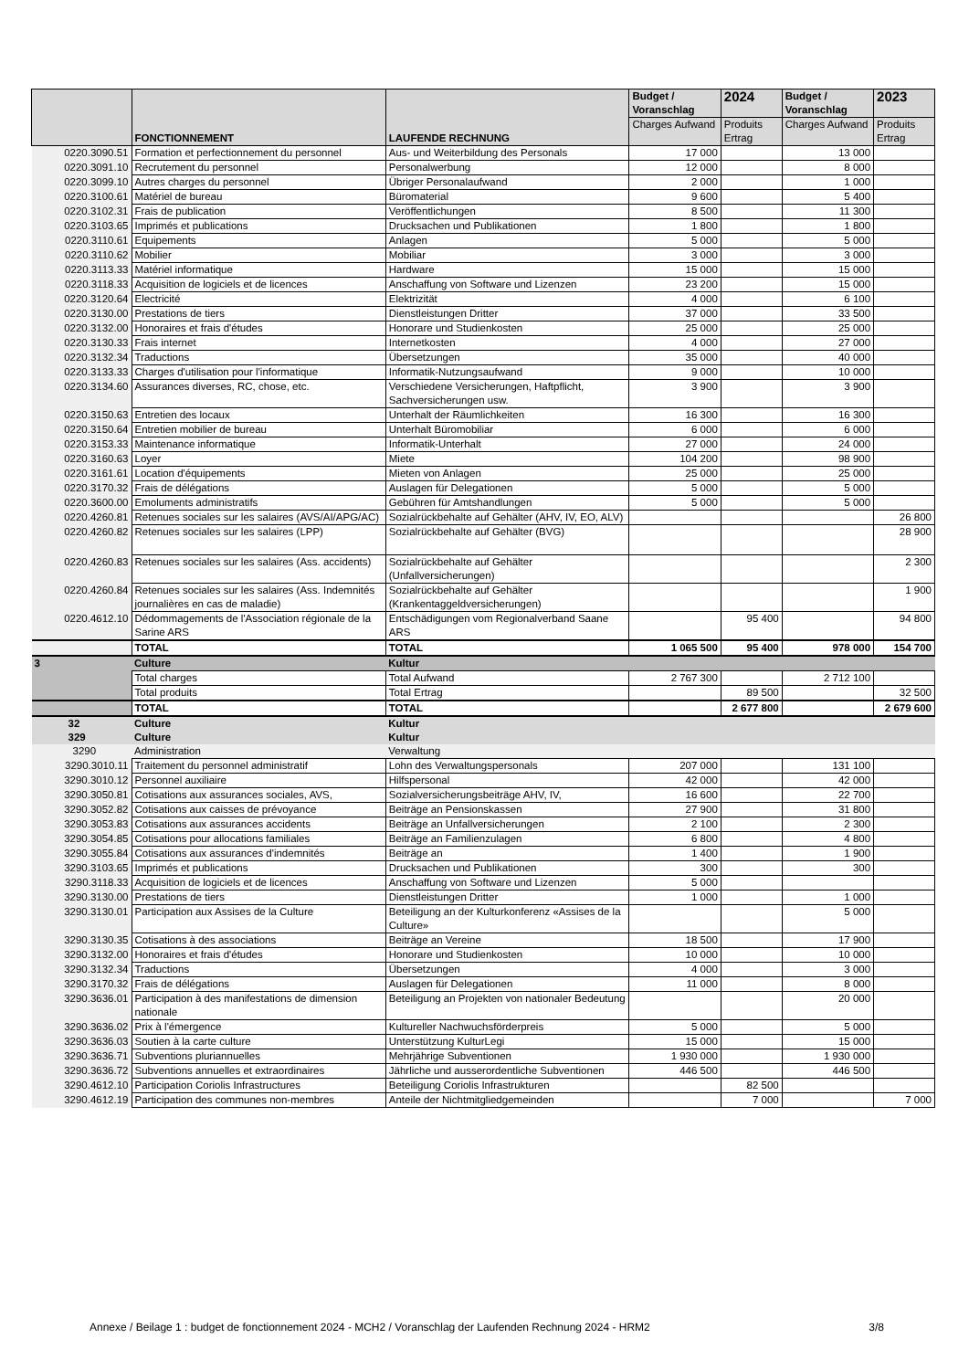| | FONCTIONNEMENT | LAUFENDE RECHNUNG | Budget / Voranschlag | 2024 | Budget / Voranschlag | 2023 |
| --- | --- | --- | --- | --- | --- | --- |
| | | | Charges Aufwand | Produits Ertrag | Charges Aufwand | Produits Ertrag |
| 0220.3090.51 | Formation et perfectionnement du personnel | Aus- und Weiterbildung des Personals | 17 000 | | 13 000 | |
| 0220.3091.10 | Recrutement du personnel | Personalwerbung | 12 000 | | 8 000 | |
| 0220.3099.10 | Autres charges du personnel | Übriger Personalaufwand | 2 000 | | 1 000 | |
| 0220.3100.61 | Matériel de bureau | Büromaterial | 9 600 | | 5 400 | |
| 0220.3102.31 | Frais de publication | Veröffentlichungen | 8 500 | | 11 300 | |
| 0220.3103.65 | Imprimés et publications | Drucksachen und Publikationen | 1 800 | | 1 800 | |
| 0220.3110.61 | Equipements | Anlagen | 5 000 | | 5 000 | |
| 0220.3110.62 | Mobilier | Mobiliar | 3 000 | | 3 000 | |
| 0220.3113.33 | Matériel informatique | Hardware | 15 000 | | 15 000 | |
| 0220.3118.33 | Acquisition de logiciels et de licences | Anschaffung von Software und Lizenzen | 23 200 | | 15 000 | |
| 0220.3120.64 | Electricité | Elektrizität | 4 000 | | 6 100 | |
| 0220.3130.00 | Prestations de tiers | Dienstleistungen Dritter | 37 000 | | 33 500 | |
| 0220.3132.00 | Honoraires et frais d'études | Honorare und Studienkosten | 25 000 | | 25 000 | |
| 0220.3130.33 | Frais internet | Internetkosten | 4 000 | | 27 000 | |
| 0220.3132.34 | Traductions | Übersetzungen | 35 000 | | 40 000 | |
| 0220.3133.33 | Charges d'utilisation pour l'informatique | Informatik-Nutzungsaufwand | 9 000 | | 10 000 | |
| 0220.3134.60 | Assurances diverses, RC, chose, etc. | Verschiedene Versicherungen, Haftpflicht, Sachversicherungen usw. | 3 900 | | 3 900 | |
| 0220.3150.63 | Entretien des locaux | Unterhalt der Räumlichkeiten | 16 300 | | 16 300 | |
| 0220.3150.64 | Entretien mobilier de bureau | Unterhalt Büromobiliar | 6 000 | | 6 000 | |
| 0220.3153.33 | Maintenance informatique | Informatik-Unterhalt | 27 000 | | 24 000 | |
| 0220.3160.63 | Loyer | Miete | 104 200 | | 98 900 | |
| 0220.3161.61 | Location d'équipements | Mieten von Anlagen | 25 000 | | 25 000 | |
| 0220.3170.32 | Frais de délégations | Auslagen für Delegationen | 5 000 | | 5 000 | |
| 0220.3600.00 | Emoluments administratifs | Gebühren für Amtshandlungen | 5 000 | | 5 000 | |
| 0220.4260.81 | Retenues sociales sur les salaires (AVS/AI/APG/AC) | Sozialrückbehalte auf Gehälter (AHV, IV, EO, ALV) | | | | 26 800 |
| 0220.4260.82 | Retenues sociales sur les salaires (LPP) | Sozialrückbehalte auf Gehälter (BVG) | | | | 28 900 |
| 0220.4260.83 | Retenues sociales sur les salaires (Ass. accidents) | Sozialrückbehalte auf Gehälter (Unfallversicherungen) | | | | 2 300 |
| 0220.4260.84 | Retenues sociales sur les salaires (Ass. Indemnités journalières en cas de maladie) | Sozialrückbehalte auf Gehälter (Krankentaggeldversicherungen) | | | | 1 900 |
| 0220.4612.10 | Dédommagements de l'Association régionale de la Sarine ARS | Entschädigungen vom Regionalverband Saane ARS | | 95 400 | | 94 800 |
| | TOTAL | TOTAL | 1 065 500 | 95 400 | 978 000 | 154 700 |
| 3 | Culture | Kultur | | | | |
| | Total charges | Total Aufwand | 2 767 300 | | 2 712 100 | |
| | Total produits | Total Ertrag | | 89 500 | | 32 500 |
| | TOTAL | TOTAL | | 2 677 800 | | 2 679 600 |
| 32 | Culture | Kultur | | | | |
| 329 | Culture | Kultur | | | | |
| 3290 | Administration | Verwaltung | | | | |
| 3290.3010.11 | Traitement du personnel administratif | Lohn des Verwaltungspersonals | 207 000 | | 131 100 | |
| 3290.3010.12 | Personnel auxiliaire | Hilfspersonal | 42 000 | | 42 000 | |
| 3290.3050.81 | Cotisations aux assurances sociales, AVS, | Sozialversicherungsbeiträge AHV, IV, | 16 600 | | 22 700 | |
| 3290.3052.82 | Cotisations aux caisses de prévoyance | Beiträge an Pensionskassen | 27 900 | | 31 800 | |
| 3290.3053.83 | Cotisations aux assurances accidents | Beiträge an Unfallversicherungen | 2 100 | | 2 300 | |
| 3290.3054.85 | Cotisations pour allocations familiales | Beiträge an Familienzulagen | 6 800 | | 4 800 | |
| 3290.3055.84 | Cotisations aux assurances d'indemnités | Beiträge an | 1 400 | | 1 900 | |
| 3290.3103.65 | Imprimés et publications | Drucksachen und Publikationen | 300 | | 300 | |
| 3290.3118.33 | Acquisition de logiciels et de licences | Anschaffung von Software und Lizenzen | 5 000 | | | |
| 3290.3130.00 | Prestations de tiers | Dienstleistungen Dritter | 1 000 | | 1 000 | |
| 3290.3130.01 | Participation aux Assises de la Culture | Beteiligung an der Kulturkonferenz «Assises de la Culture» | | | 5 000 | |
| 3290.3130.35 | Cotisations à des associations | Beiträge an Vereine | 18 500 | | 17 900 | |
| 3290.3132.00 | Honoraires et frais d'études | Honorare und Studienkosten | 10 000 | | 10 000 | |
| 3290.3132.34 | Traductions | Übersetzungen | 4 000 | | 3 000 | |
| 3290.3170.32 | Frais de délégations | Auslagen für Delegationen | 11 000 | | 8 000 | |
| 3290.3636.01 | Participation à des manifestations de dimension nationale | Beteiligung an Projekten von nationaler Bedeutung | | | 20 000 | |
| 3290.3636.02 | Prix à l'émergence | Kultureller Nachwuchsförderpreis | 5 000 | | 5 000 | |
| 3290.3636.03 | Soutien à la carte culture | Unterstützung KulturLegi | 15 000 | | 15 000 | |
| 3290.3636.71 | Subventions pluriannuelles | Mehrjährige Subventionen | 1 930 000 | | 1 930 000 | |
| 3290.3636.72 | Subventions annuelles et extraordinaires | Jährliche und ausserordentliche Subventionen | 446 500 | | 446 500 | |
| 3290.4612.10 | Participation Coriolis Infrastructures | Beteiligung Coriolis Infrastrukturen | | 82 500 | | |
| 3290.4612.19 | Participation des communes non-membres | Anteile der Nichtmitgliedgemeinden | | 7 000 | | 7 000 |
Annexe / Beilage 1 : budget de fonctionnement 2024 - MCH2 / Voranschlag der Laufenden Rechnung 2024 - HRM2 3/8